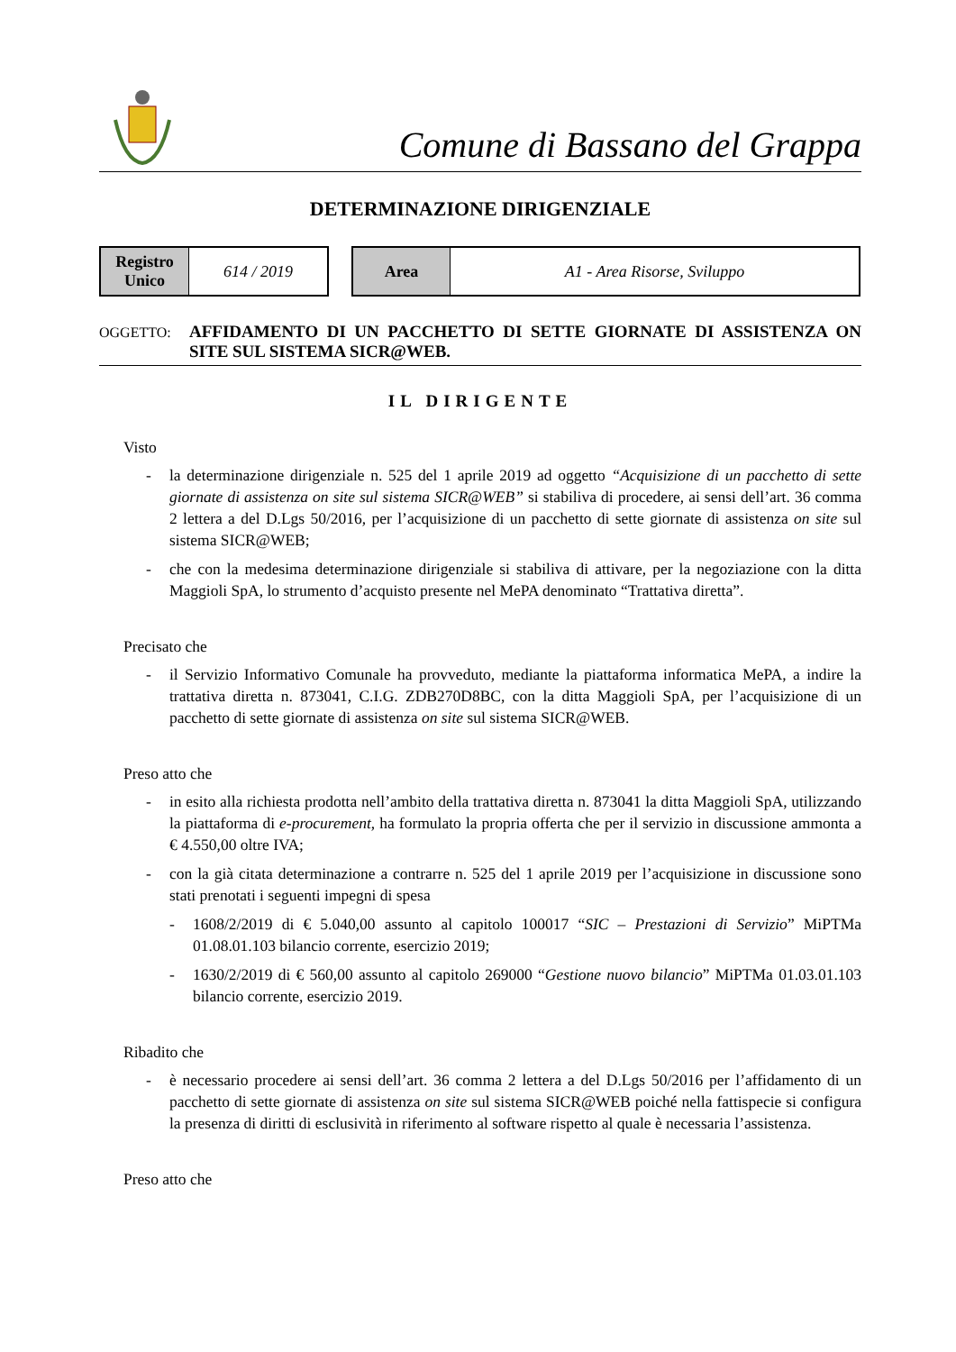Comune di Bassano del Grappa
DETERMINAZIONE DIRIGENZIALE
| Registro Unico | 614 / 2019 |
| Area | A1 - Area Risorse, Sviluppo |
OGGETTO:
AFFIDAMENTO DI UN PACCHETTO DI SETTE GIORNATE DI ASSISTENZA ON SITE SUL SISTEMA SICR@WEB.
IL DIRIGENTE
Visto
- la determinazione dirigenziale n. 525 del 1 aprile 2019 ad oggetto “Acquisizione di un pacchetto di sette giornate di assistenza on site sul sistema SICR@WEB” si stabiliva di procedere, ai sensi dell’art. 36 comma 2 lettera a del D.Lgs 50/2016, per l’acquisizione di un pacchetto di sette giornate di assistenza on site sul sistema SICR@WEB;
- che con la medesima determinazione dirigenziale si stabiliva di attivare, per la negoziazione con la ditta Maggioli SpA, lo strumento d’acquisto presente nel MePA denominato “Trattativa diretta”.
Precisato che
- il Servizio Informativo Comunale ha provveduto, mediante la piattaforma informatica MePA, a indire la trattativa diretta n. 873041, C.I.G. ZDB270D8BC, con la ditta Maggioli SpA, per l’acquisizione di un pacchetto di sette giornate di assistenza on site sul sistema SICR@WEB.
Preso atto che
- in esito alla richiesta prodotta nell’ambito della trattativa diretta n. 873041 la ditta Maggioli SpA, utilizzando la piattaforma di e-procurement, ha formulato la propria offerta che per il servizio in discussione ammonta a € 4.550,00 oltre IVA;
- con la già citata determinazione a contrarre n. 525 del 1 aprile 2019 per l’acquisizione in discussione sono stati prenotati i seguenti impegni di spesa
- 1608/2/2019 di € 5.040,00 assunto al capitolo 100017 “SIC – Prestazioni di Servizio” MiPTMa 01.08.01.103 bilancio corrente, esercizio 2019;
- 1630/2/2019 di € 560,00 assunto al capitolo 269000 “Gestione nuovo bilancio” MiPTMa 01.03.01.103 bilancio corrente, esercizio 2019.
Ribadito che
- è necessario procedere ai sensi dell’art. 36 comma 2 lettera a del D.Lgs 50/2016 per l’affidamento di un pacchetto di sette giornate di assistenza on site sul sistema SICR@WEB poiché nella fattispecie si configura la presenza di diritti di esclusività in riferimento al software rispetto al quale è necessaria l’assistenza.
Preso atto che